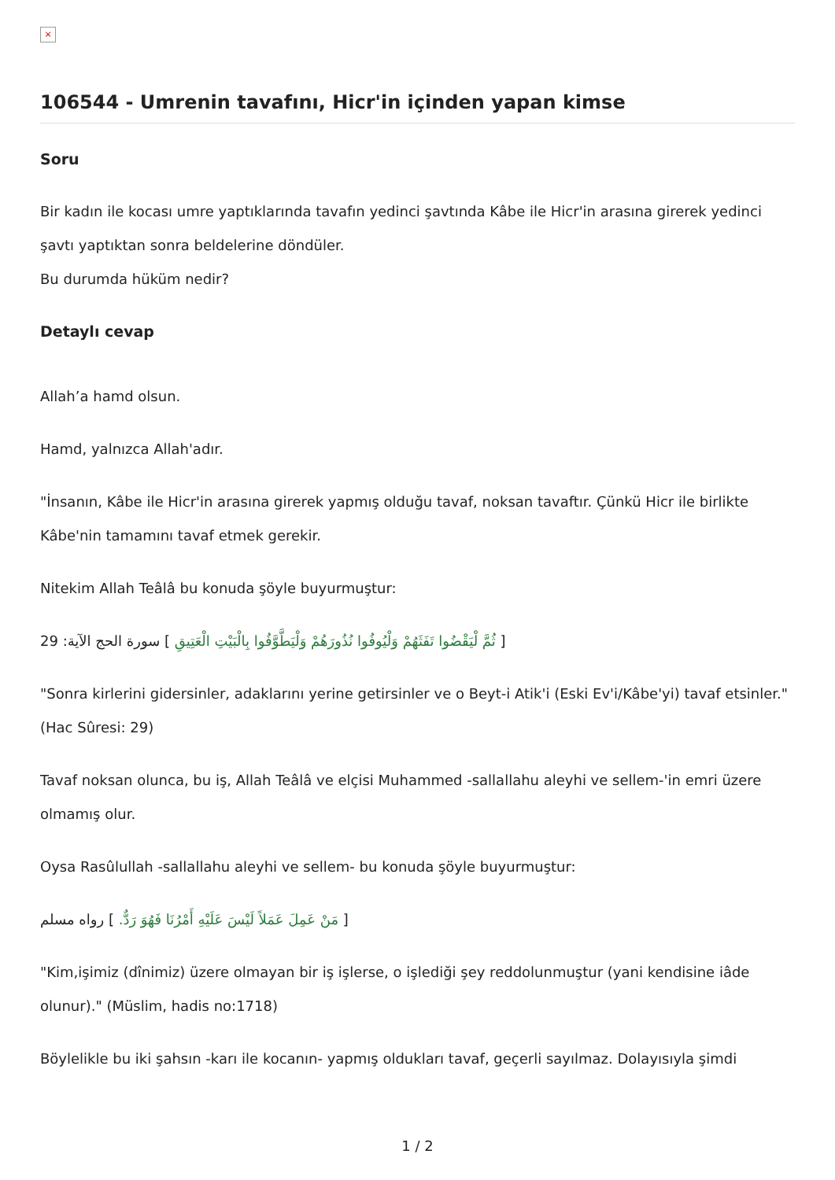×
106544 - Umrenin tavafını, Hicr'in içinden yapan kimse
Soru
Bir kadın ile kocası umre yaptıklarında tavafın yedinci şavtında Kâbe ile Hicr'in arasına girerek yedinci şavtı yaptıktan sonra beldelerine döndüler.
Bu durumda hüküm nedir?
Detaylı cevap
Allah’a hamd olsun.
Hamd, yalnızca Allah'adır.
"İnsanın, Kâbe ile Hicr'in arasına girerek yapmış olduğu tavaf, noksan tavaftır. Çünkü Hicr ile birlikte Kâbe'nin tamamını tavaf etmek gerekir.
Nitekim Allah Teâlâ bu konuda şöyle buyurmuştur:
[ ثُمَّ لْيَقْضُوا تَفَثَهُمْ وَلْيُوفُوا نُذُورَهُمْ وَلْيَطَّوَّفُوا بِالْبَيْتِ الْعَتِيقِ ] سورة الحج الآية: 29
"Sonra kirlerini gidersinler, adaklarını yerine getirsinler ve o Beyt-i Atik'i (Eski Ev'i/Kâbe'yi) tavaf etsinler." (Hac Sûresi: 29)
Tavaf noksan olunca, bu iş, Allah Teâlâ ve elçisi Muhammed -sallallahu aleyhi ve sellem-'in emri üzere olmamış olur.
Oysa Rasûlullah -sallallahu aleyhi ve sellem- bu konuda şöyle buyurmuştur:
[ مَنْ عَمِلَ عَمَلاً لَيْسَ عَلَيْهِ أَمْرُنَا فَهُوَ رَدٌّ. ] رواه مسلم
"Kim,işimiz (dînimiz) üzere olmayan bir iş işlerse, o işlediği şey reddolunmuştur (yani kendisine iâde olunur)." (Müslim, hadis no:1718)
Böylelikle bu iki şahsın -karı ile kocanın- yapmış oldukları tavaf, geçerli sayılmaz. Dolayısıyla şimdi
1 / 2